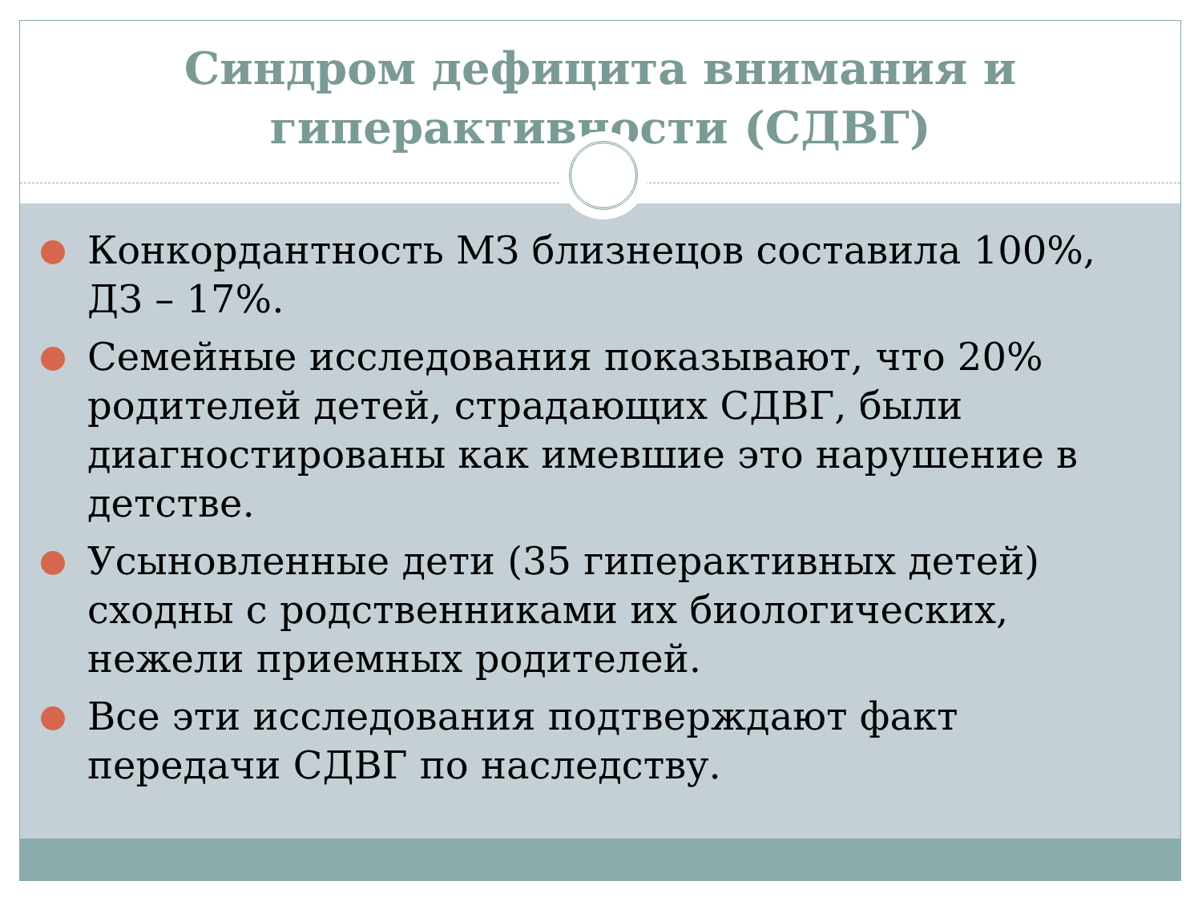Синдром дефицита внимания и
гиперактивности (СДВГ)
Конкордантность МЗ близнецов составила 100%, ДЗ – 17%.
Семейные исследования показывают, что 20% родителей детей, страдающих СДВГ, были диагностированы как имевшие это нарушение в детстве.
Усыновленные дети (35 гиперактивных детей) сходны с родственниками их биологических, нежели приемных родителей.
Все эти исследования подтверждают факт передачи СДВГ по наследству.